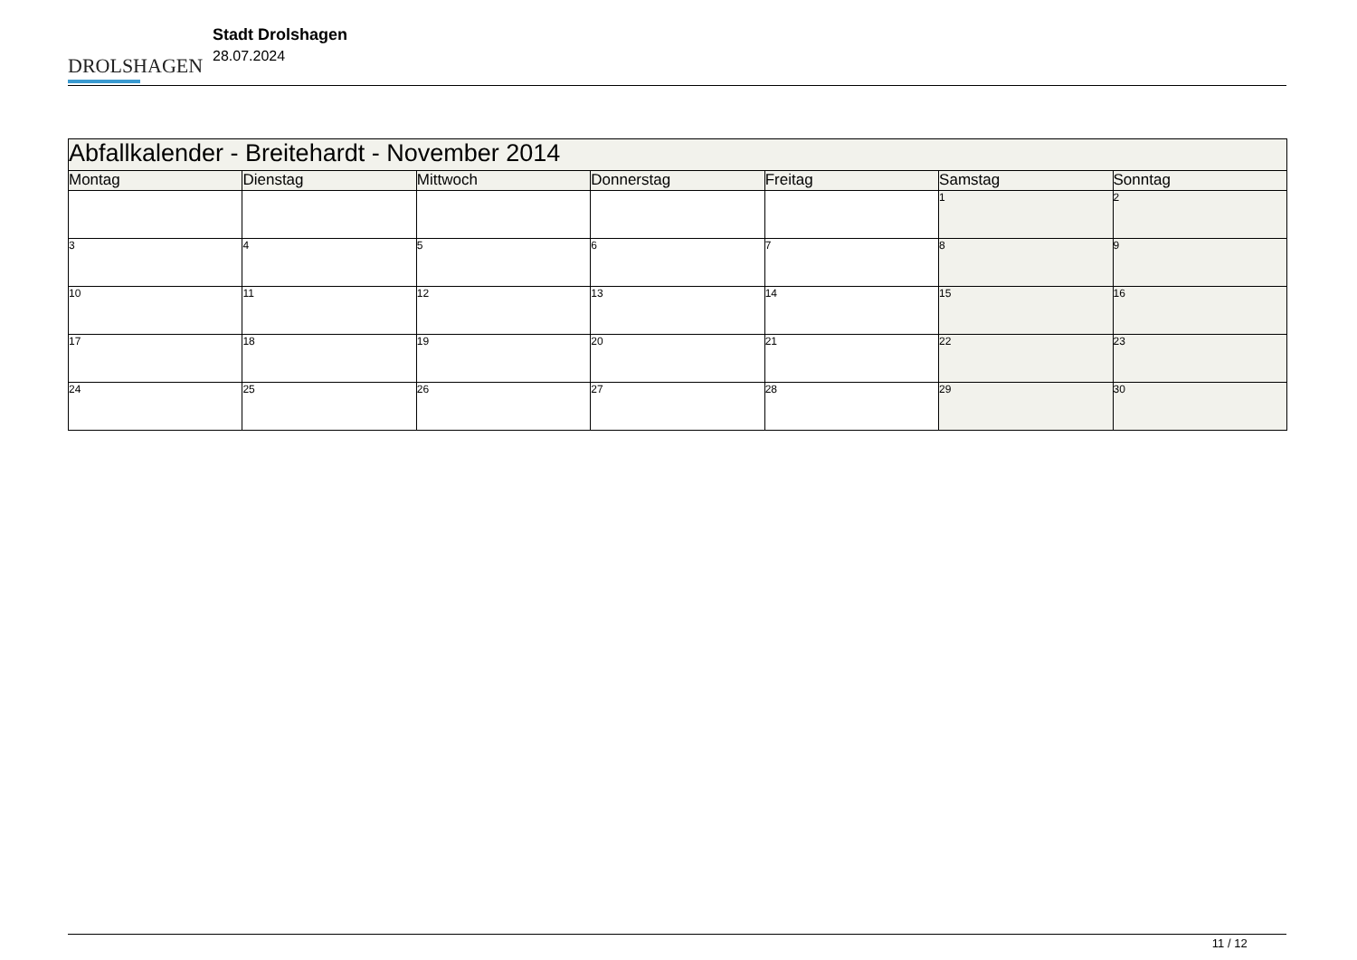DROLSHAGEN
Stadt Drolshagen
28.07.2024
| Abfallkalender - Breitehardt - November 2014 | | | | | | |
| --- | --- | --- | --- | --- | --- | --- |
| Montag | Dienstag | Mittwoch | Donnerstag | Freitag | Samstag | Sonntag |
| | | | | | 1 | 2 |
| 3 | 4 | 5 | 6 | 7 | 8 | 9 |
| 10 | 11 | 12 | 13 | 14 | 15 | 16 |
| 17 | 18 | 19 | 20 | 21 | 22 | 23 |
| 24 | 25 | 26 | 27 | 28 | 29 | 30 |
11 / 12